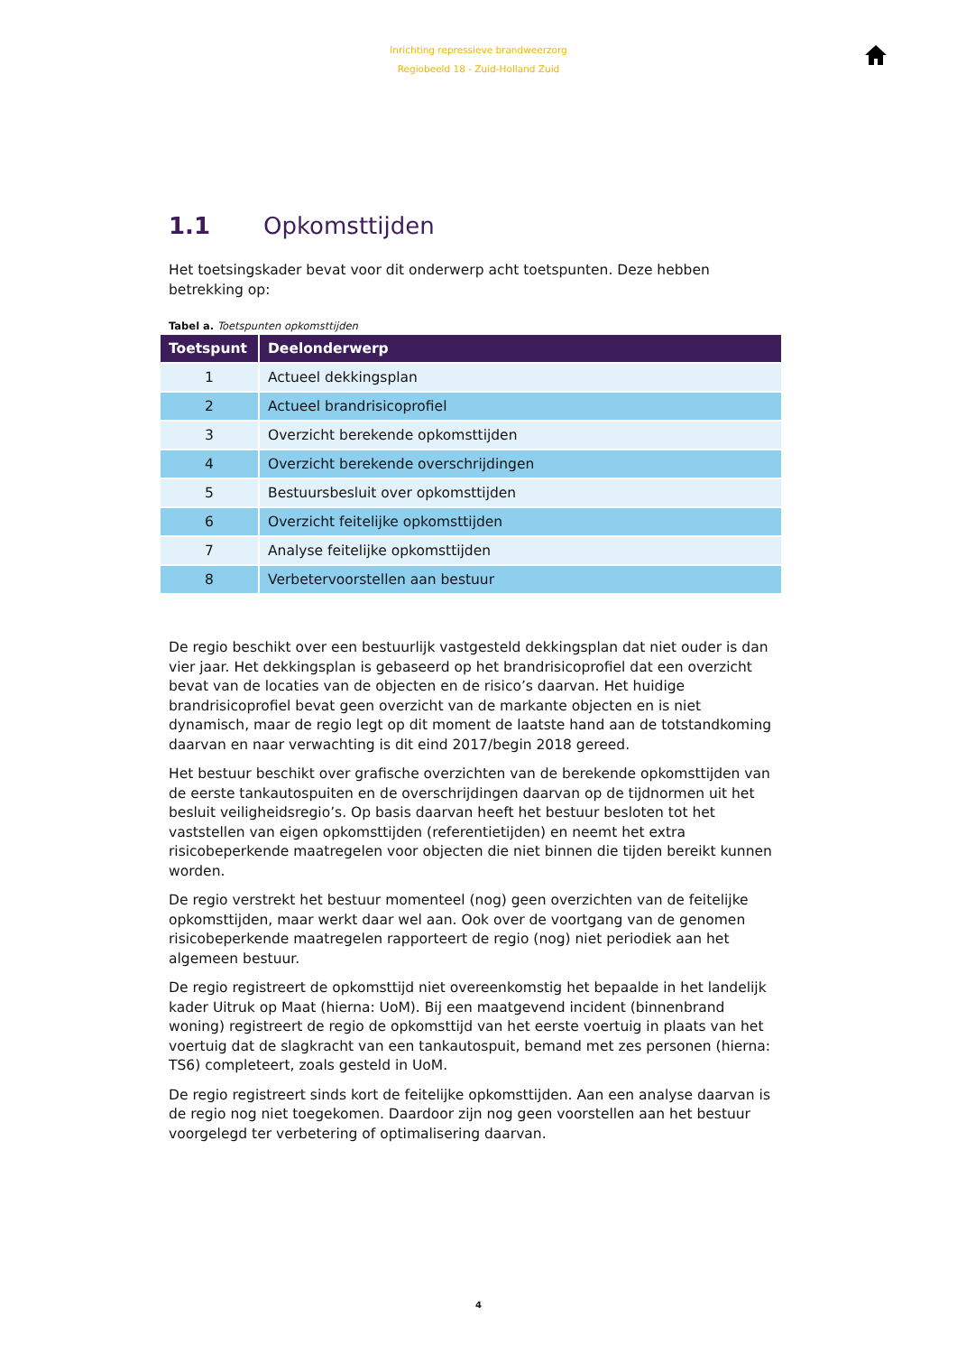Inrichting repressieve brandweerzorg
Regiobeeld 18 - Zuid-Holland Zuid
1.1 Opkomsttijden
Het toetsingskader bevat voor dit onderwerp acht toetspunten. Deze hebben betrekking op:
Tabel a. Toetspunten opkomsttijden
| Toetspunt | Deelonderwerp |
| --- | --- |
| 1 | Actueel dekkingsplan |
| 2 | Actueel brandrisicoprofiel |
| 3 | Overzicht berekende opkomsttijden |
| 4 | Overzicht berekende overschrijdingen |
| 5 | Bestuursbesluit over opkomsttijden |
| 6 | Overzicht feitelijke opkomsttijden |
| 7 | Analyse feitelijke opkomsttijden |
| 8 | Verbetervoorstellen aan bestuur |
De regio beschikt over een bestuurlijk vastgesteld dekkingsplan dat niet ouder is dan vier jaar. Het dekkingsplan is gebaseerd op het brandrisicoprofiel dat een overzicht bevat van de locaties van de objecten en de risico’s daarvan. Het huidige brandrisicoprofiel bevat geen overzicht van de markante objecten en is niet dynamisch, maar de regio legt op dit moment de laatste hand aan de totstandkoming daarvan en naar verwachting is dit eind 2017/begin 2018 gereed.
Het bestuur beschikt over grafische overzichten van de berekende opkomsttijden van de eerste tankautospuiten en de overschrijdingen daarvan op de tijdnormen uit het besluit veiligheidsregio’s. Op basis daarvan heeft het bestuur besloten tot het vaststellen van eigen opkomsttijden (referentietijden) en neemt het extra risicobeperkende maatregelen voor objecten die niet binnen die tijden bereikt kunnen worden.
De regio verstrekt het bestuur momenteel (nog) geen overzichten van de feitelijke opkomsttijden, maar werkt daar wel aan. Ook over de voortgang van de genomen risicobeperkende maatregelen rapporteert de regio (nog) niet periodiek aan het algemeen bestuur.
De regio registreert de opkomsttijd niet overeenkomstig het bepaalde in het landelijk kader Uitruk op Maat (hierna: UoM). Bij een maatgevend incident (binnenbrand woning) registreert de regio de opkomsttijd van het eerste voertuig in plaats van het voertuig dat de slagkracht van een tankautospuit, bemand met zes personen (hierna: TS6) completeert, zoals gesteld in UoM.
De regio registreert sinds kort de feitelijke opkomsttijden. Aan een analyse daarvan is de regio nog niet toegekomen. Daardoor zijn nog geen voorstellen aan het bestuur voorgelegd ter verbetering of optimalisering daarvan.
4